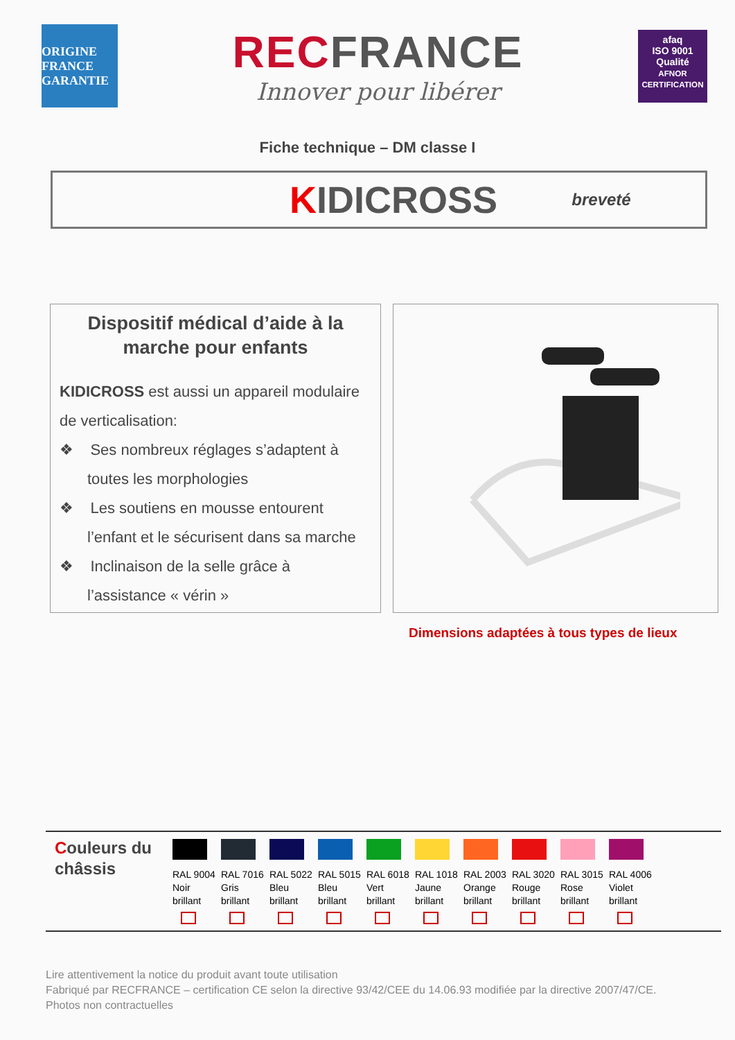ORIGINE FRANCE GARANTIE
RECFRANCE
Innover pour libérer
afaq
ISO 9001
Qualité
AFNOR CERTIFICATION
Fiche technique – DM classe I
KIDICROSS
breveté
Dispositif médical d’aide à la marche pour enfants
KIDICROSS est aussi un appareil modulaire de verticalisation:
❖ Ses nombreux réglages s’adaptent à toutes les morphologies
❖ Les soutiens en mousse entourent l’enfant et le sécurisent dans sa marche
❖ Inclinaison de la selle grâce à l’assistance « vérin »
Dimensions adaptées à tous types de lieux
Couleurs du châssis
| RAL 9004 Noir brillant | RAL 7016 Gris brillant | RAL 5022 Bleu brillant | RAL 5015 Bleu brillant | RAL 6018 Vert brillant | RAL 1018 Jaune brillant | RAL 2003 Orange brillant | RAL 3020 Rouge brillant | RAL 3015 Rose brillant | RAL 4006 Violet brillant |
Lire attentivement la notice du produit avant toute utilisation
Fabriqué par RECFRANCE – certification CE selon la directive 93/42/CEE du 14.06.93 modifiée par la directive 2007/47/CE.
Photos non contractuelles